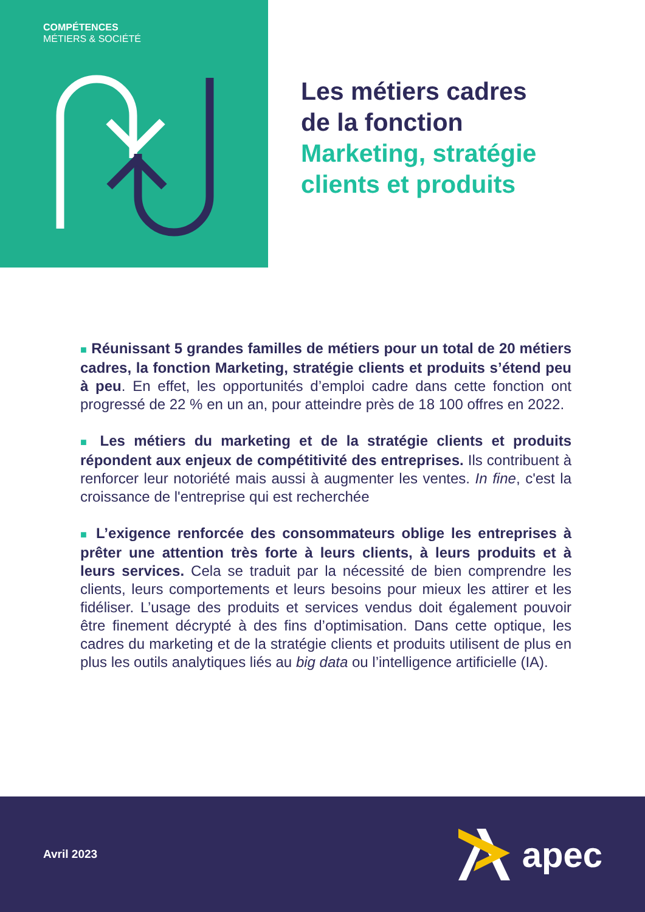COMPÉTENCES
MÉTIERS & SOCIÉTÉ
Les métiers cadres
de la fonction
Marketing, stratégie
clients et produits
■ Réunissant 5 grandes familles de métiers pour un total de 20 métiers cadres, la fonction Marketing, stratégie clients et produits s’étend peu à peu. En effet, les opportunités d’emploi cadre dans cette fonction ont progressé de 22 % en un an, pour atteindre près de 18 100 offres en 2022.
■ Les métiers du marketing et de la stratégie clients et produits répondent aux enjeux de compétitivité des entreprises. Ils contribuent à renforcer leur notoriété mais aussi à augmenter les ventes. In fine, c'est la croissance de l'entreprise qui est recherchée
■ L’exigence renforcée des consommateurs oblige les entreprises à prêter une attention très forte à leurs clients, à leurs produits et à leurs services. Cela se traduit par la nécessité de bien comprendre les clients, leurs comportements et leurs besoins pour mieux les attirer et les fidéliser. L’usage des produits et services vendus doit également pouvoir être finement décrypté à des fins d’optimisation. Dans cette optique, les cadres du marketing et de la stratégie clients et produits utilisent de plus en plus les outils analytiques liés au big data ou l’intelligence artificielle (IA).
Avril 2023
apec